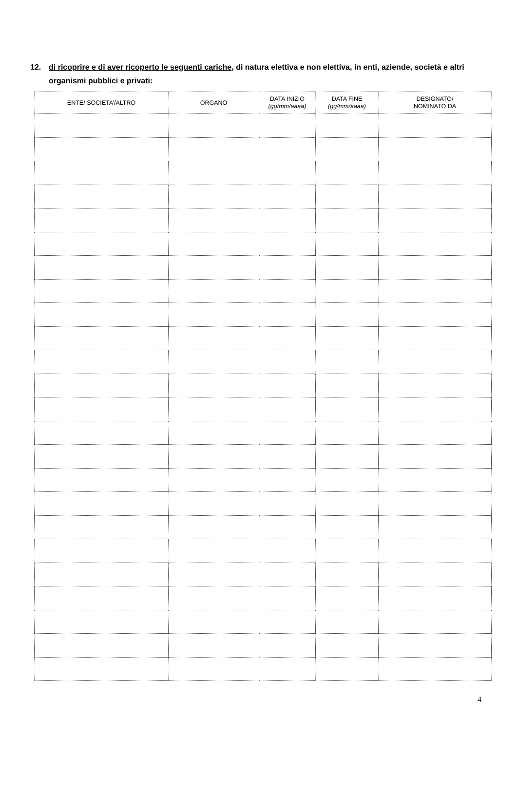12. di ricoprire e di aver ricoperto le seguenti cariche, di natura elettiva e non elettiva, in enti, aziende, società e altri organismi pubblici e privati:
| ENTE/ SOCIETA’/ALTRO | ORGANO | DATA INIZIO (gg/mm/aaaa) | DATA FINE (gg/mm/aaaa) | DESIGNATO/ NOMINATO DA |
| --- | --- | --- | --- | --- |
4